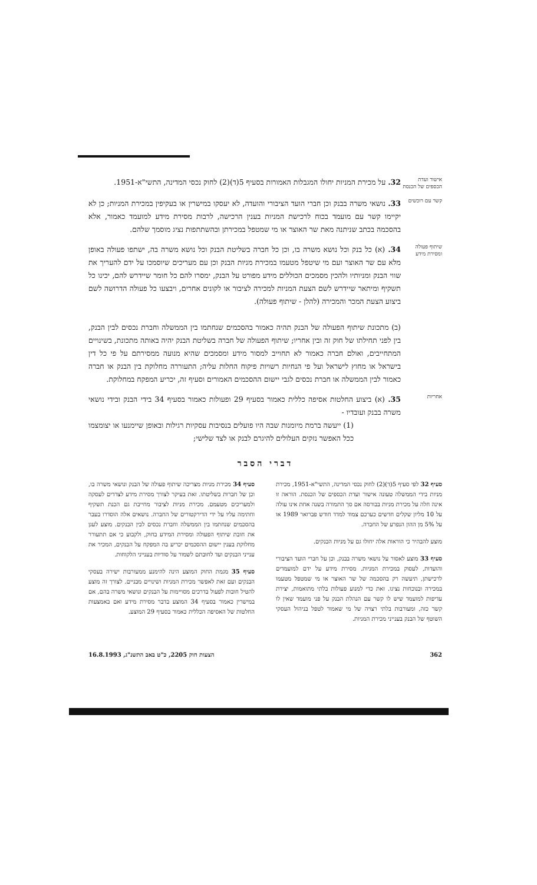אישור ועדת הכספים של הכנסת
32. על מכירת המניות יחולו המגבלות האמורות בסעיף 5(ד)(2) לחוק נכסי המדינה, התשי"א-1951.
קשר עם רוכשים
33. נושאי משרה בבנק וכן חברי הועד הציבורי והועדה, לא יעסקו במישרין או בעקיפין במכירת המניות; כן לא יקיימו קשר עם מועמד בכוח לרכישת המניות בענין הרכישה, לרבות מסירת מידע למועמד כאמור, אלא בהסכמה בכתב שניתנה מאת שר האוצר או מי שמטפל במכירתן ובהשתתפות נציג מוסמך שלהם.
שיתוף פעולה ומסירת מידע
34. (א) כל בנק וכל נושא משרה בו, וכן כל חברה בשליטת הבנק וכל נושא משרה בה, ישתפו פעולה באופן מלא עם שר האוצר ועם מי שיטפל מטעמו במכירת מניות הבנק וכן עם מעריכים שיוסמכו על ידם להעריך את שווי הבנק ומניותיו ולהכין מסמכים הכוללים מידע מפורט על הבנק, ימסרו להם כל חומר שיידרש להם, יכינו כל תשקיף ומיתאר שיידרש לשם הצעת המניות למכירה לציבור או לקונים אחרים, ויבצעו כל פעולה הדרושה לשם ביצוע הצעת המכר והמכירה (להלן - שיתוף פעולה).
(ב) מתכונת שיתוף הפעולה של הבנק תהיה כאמור בהסכמים שנחתמו בין הממשלה וחברת נכסים לבין הבנק, בין לפני תחילתו של חוק זה ובין אחריו; שיתוף הפעולה של חברה בשליטת הבנק יהיה באותה מתכונת, בשינויים המתחייבים, ואולם חברה כאמור לא תחוייב למסור מידע ומסמכים שהיא מנועה ממסירתם על פי כל דין בישראל או מחוץ לישראל ועל פי הנחיות רשויות פיקוח החלות עליה; התעוררה מחלוקת בין הבנק או חברה כאמור לבין הממשלה או חברת נכסים לגבי יישום ההסכמים האמורים וסעיף זה, יכריע המפקח במחלוקת.
אחריות
35. (א) ביצוע החלטות אסיפה כללית כאמור בסעיף 29 ופעולות כאמור בסעיף 34 בידי הבנק ובידי נושאי משרה בבנק ועובדיו -
(1) ייעשה ברמת מיומנות שבה היו פועלים בנסיבות עסקיות רגילות ובאופן שיימנעו או יצומצמו ככל האפשר נזקים העלולים להיגרם לבנק או לצד שלישי;
דברי הסבר
סעיף 32 לפי סעיף 5(ד)(2) לחוק נכסי המדינה, התשי"א-1951, מכירת מניות בידי הממשלה טעונה אישור ועדת הכספים של הכנסת. הוראה זו אינה חלה על מכירת מניות בבורסה אם סך התמורה בשנה אחת אינו עולה על 10 מליון שקלים חדשים כערכם צמוד למדד חודש פברואר 1989 או על 5% מן ההון הנפרע של החברה.
מוצע להבהיר כי הוראות אלה יחולו גם על מניות הבנקים.
סעיף 33 מוצע לאסור על נושאי משרה בבנק, וכן על חברי הועד הציבורי והועדות, לעסוק במכירת המניות. מסירת מידע על ידם למועמדים לרכישתן, תיעשה רק בהסכמה של שר האוצר או מי שמטפל מטעמו במכירה ובנוכחות נציגו. זאת כדי למנוע פעולות בלתי מתואמות, יצירת עדיפות למועמד שיש לו קשר עם הנהלת הבנק על פני מועמד שאין לו קשר כזה, ומעורבות בלתי רצויה של מי שאמור לטפל בניהול העסקי השוטף של הבנק בענייני מכירת המניות.
סעיף 34 מכירת מניות מצריכה שיתוף פעולה של הבנק ונושאי משרה בו, וכן של חברות בשליטתו. זאת בעיקר לצורך מסירת מידע לצדדים לעסקה ולמעריכים מטעמם. מכירת מניות לציבור מחייבת גם הכנת תשקיף וחתימה עליו על ידי הדירקטורים של החברה. נושאים אלה הוסדרו בעבר בהסכמים שנחתמו בין הממשלה וחברת נכסים לבין הבנקים. מוצע לעגן את חובת שיתוף הפעולה ומסירת המידע בחוק, ולקבוע כי אם תתעורר מחלוקת בענין יישום ההסכמים יכריע בה המפקח על הבנקים, המכיר את ענייני הבנקים ועד לחובתם לשמור על סודיות בענייני הלקוחות.
סעיף 35 מגמת החוק המוצע הינה להימנע ממעורבות ישירה בעסקי הבנקים ועם זאת לאפשר מכירת המניות ושינויים מבניים. לצורך זה מוצע להטיל חובות לפעול בדרכים מסויימות על הבנקים ונושאי משרה בהם, אם במישרין כאמור בסעיף 34 המוצע בדבר מסירת מידע ואם באמצעות החלטות של האסיפה הכללית כאמור בסעיף 29 המוצע.
362 הצעות חוק 2205, כ"ט באב התשנ"ג, 16.8.1993